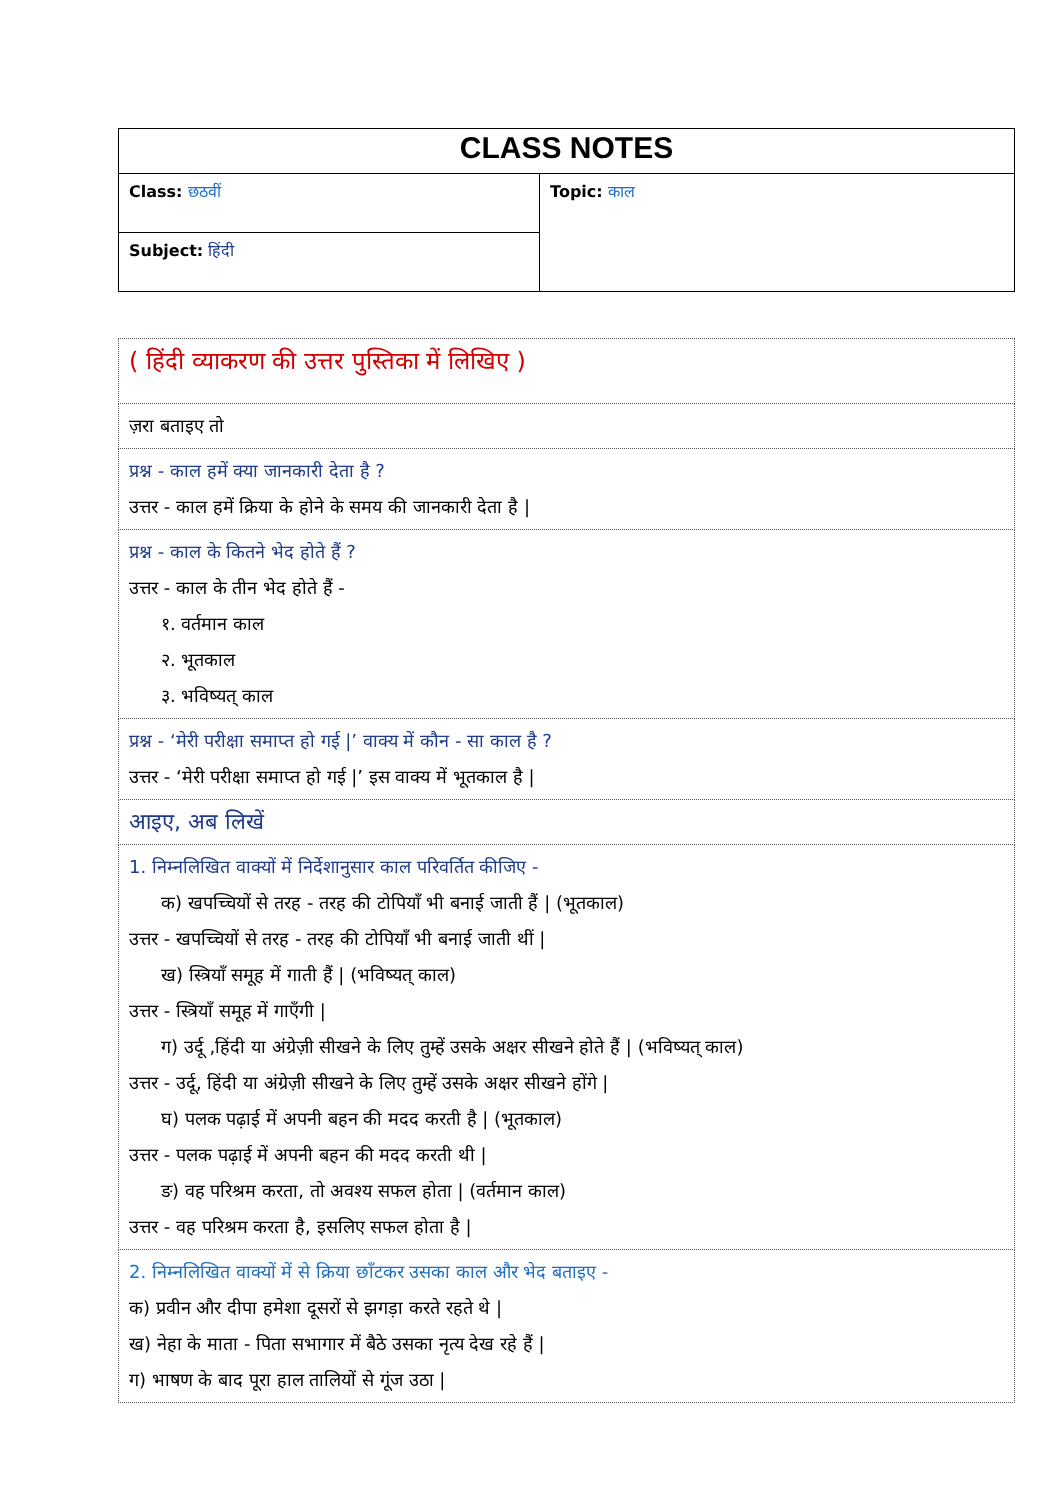| CLASS NOTES | |
| Class: छठवीं | Topic: काल |
| Subject: हिंदी | |
| ( हिंदी व्याकरण की उत्तर पुस्तिका में लिखिए ) |
| ज़रा बताइए तो |
| प्रश्न - काल हमें क्या जानकारी देता है ? उत्तर - काल हमें क्रिया के होने के समय की जानकारी देता है / |
| प्रश्न - काल के कितने भेद होते हैं ? उत्तर - काल के तीन भेद होते हैं - १. वर्तमान काल २. भूतकाल ३. भविष्यत् काल |
| प्रश्न - ‘मेरी परीक्षा समाप्त हो गई /’ वाक्य में कौन - सा काल है ? उत्तर - ‘मेरी परीक्षा समाप्त हो गई /’ इस वाक्य में भूतकाल है / |
| आइए, अब लिखें |
| 1. निम्नलिखित वाक्यों में निर्देशानुसार काल परिवर्तित कीजिए - क) खपच्चियों से तरह - तरह की टोपियाँ भी बनाई जाती हैं / (भूतकाल) उत्तर - खपच्चियों से तरह - तरह की टोपियाँ भी बनाई जाती थीं / ख) स्त्रियाँ समूह में गाती हैं / (भविष्यत् काल) उत्तर - स्त्रियाँ समूह में गाएँगी / ग) उर्दू ,हिंदी या अंग्रेज़ी सीखने के लिए तुम्हें उसके अक्षर सीखने होते हैं / (भविष्यत् काल) उत्तर - उर्दू, हिंदी या अंग्रेज़ी सीखने के लिए तुम्हें उसके अक्षर सीखने होंगे / घ) पलक पढ़ाई में अपनी बहन की मदद करती है / (भूतकाल) उत्तर - पलक पढ़ाई में अपनी बहन की मदद करती थी / ङ) वह परिश्रम करता, तो अवश्य सफल होता / (वर्तमान काल) उत्तर - वह परिश्रम करता है, इसलिए सफल होता है / |
| 2. निम्नलिखित वाक्यों में से क्रिया छाँटकर उसका काल और भेद बताइए - क) प्रवीन और दीपा हमेशा दूसरों से झगड़ा करते रहते थे / ख) नेहा के माता - पिता सभागार में बैठे उसका नृत्य देख रहे हैं / ग) भाषण के बाद पूरा हाल तालियों से गूंज उठा / |